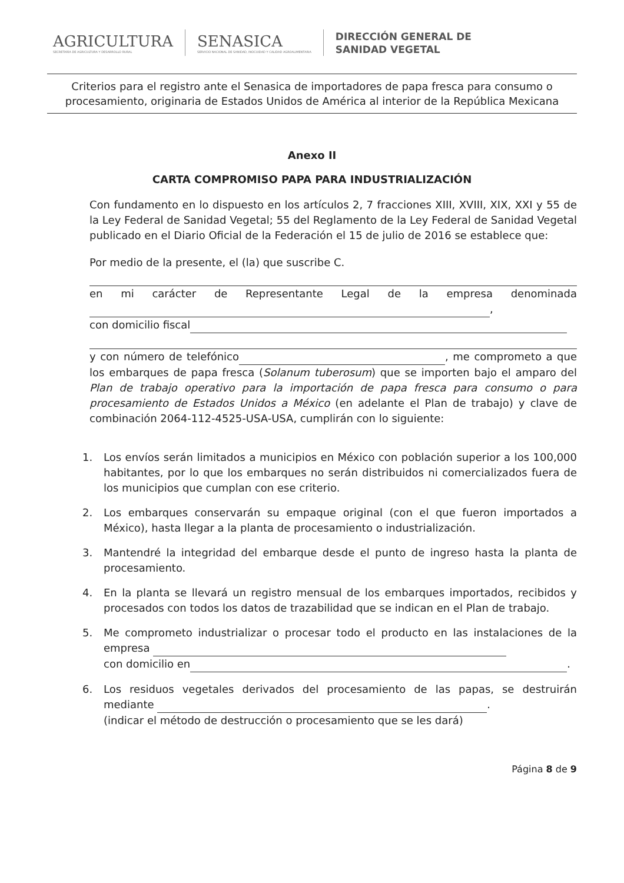AGRICULTURA
SECRETARÍA DE AGRICULTURA Y DESARROLLO RURAL
SENASICA
SERVICIO NACIONAL DE SANIDAD, INOCUIDAD Y CALIDAD AGROALIMENTARIA
DIRECCIÓN GENERAL DE
SANIDAD VEGETAL
Criterios para el registro ante el Senasica de importadores de papa fresca para consumo o procesamiento, originaria de Estados Unidos de América al interior de la República Mexicana
Anexo II
CARTA COMPROMISO PAPA PARA INDUSTRIALIZACIÓN
Con fundamento en lo dispuesto en los artículos 2, 7 fracciones XIII, XVIII, XIX, XXI y 55 de la Ley Federal de Sanidad Vegetal; 55 del Reglamento de la Ley Federal de Sanidad Vegetal publicado en el Diario Oficial de la Federación el 15 de julio de 2016 se establece que:
Por medio de la presente, el (la) que suscribe C.
en mi carácter de Representante Legal de la empresa denominada ,
con domicilio fiscal
y con número de telefónico , me comprometo a que los embarques de papa fresca (Solanum tuberosum) que se importen bajo el amparo del Plan de trabajo operativo para la importación de papa fresca para consumo o para procesamiento de Estados Unidos a México (en adelante el Plan de trabajo) y clave de combinación 2064-112-4525-USA-USA, cumplirán con lo siguiente:
1. Los envíos serán limitados a municipios en México con población superior a los 100,000 habitantes, por lo que los embarques no serán distribuidos ni comercializados fuera de los municipios que cumplan con ese criterio.
2. Los embarques conservarán su empaque original (con el que fueron importados a México), hasta llegar a la planta de procesamiento o industrialización.
3. Mantendré la integridad del embarque desde el punto de ingreso hasta la planta de procesamiento.
4. En la planta se llevará un registro mensual de los embarques importados, recibidos y procesados con todos los datos de trazabilidad que se indican en el Plan de trabajo.
5. Me comprometo industrializar o procesar todo el producto en las instalaciones de la empresa
con domicilio en .
6. Los residuos vegetales derivados del procesamiento de las papas, se destruirán mediante .
(indicar el método de destrucción o procesamiento que se les dará)
Página 8 de 9